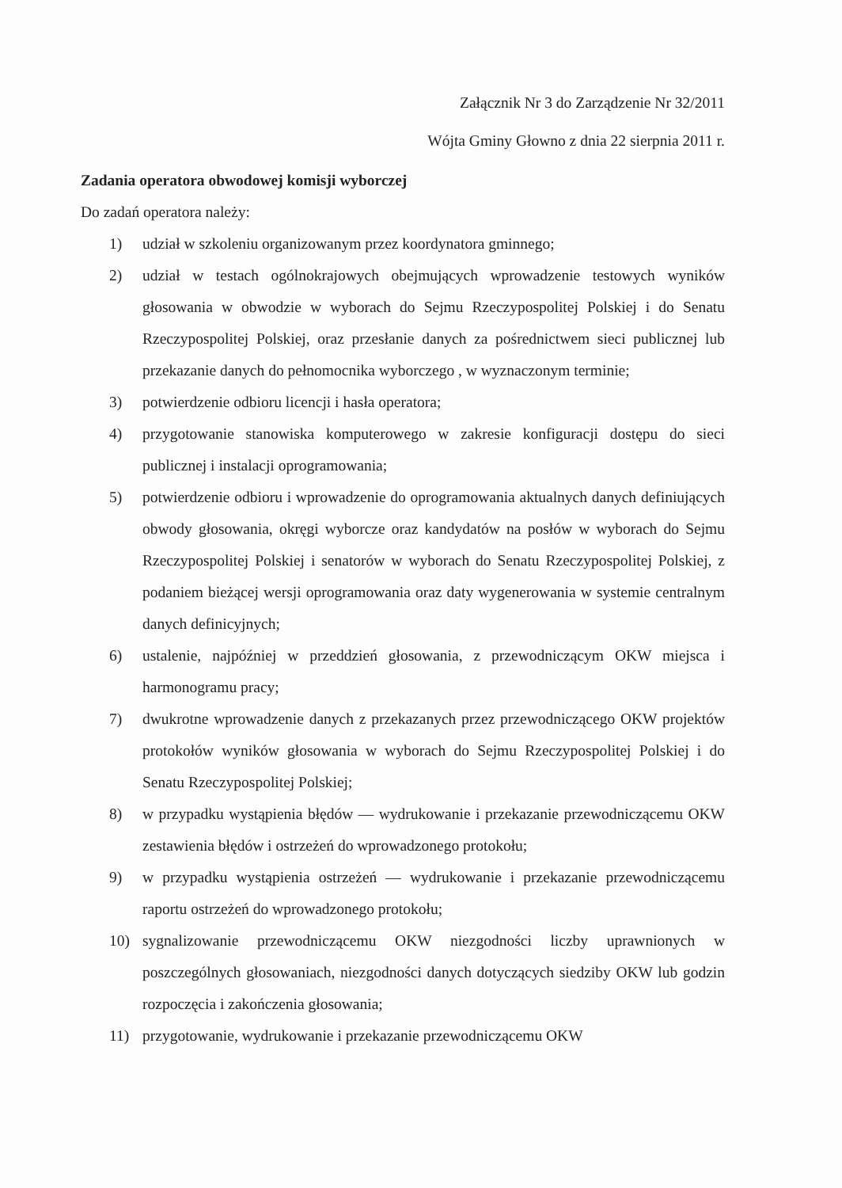Załącznik Nr 3 do Zarządzenie Nr 32/2011
Wójta Gminy Głowno z dnia 22 sierpnia 2011 r.
Zadania operatora obwodowej komisji wyborczej
Do zadań operatora należy:
1) udział w szkoleniu organizowanym przez koordynatora gminnego;
2) udział w testach ogólnokrajowych obejmujących wprowadzenie testowych wyników głosowania w obwodzie w wyborach do Sejmu Rzeczypospolitej Polskiej i do Senatu Rzeczypospolitej Polskiej, oraz przesłanie danych za pośrednictwem sieci publicznej lub przekazanie danych do pełnomocnika wyborczego , w wyznaczonym terminie;
3) potwierdzenie odbioru licencji i hasła operatora;
4) przygotowanie stanowiska komputerowego w zakresie konfiguracji dostępu do sieci publicznej i instalacji oprogramowania;
5) potwierdzenie odbioru i wprowadzenie do oprogramowania aktualnych danych definiujących obwody głosowania, okręgi wyborcze oraz kandydatów na posłów w wyborach do Sejmu Rzeczypospolitej Polskiej i senatorów w wyborach do Senatu Rzeczypospolitej Polskiej, z podaniem bieżącej wersji oprogramowania oraz daty wygenerowania w systemie centralnym danych definicyjnych;
6) ustalenie, najpóźniej w przeddzień głosowania, z przewodniczącym OKW miejsca i harmonogramu pracy;
7) dwukrotne wprowadzenie danych z przekazanych przez przewodniczącego OKW projektów protokołów wyników głosowania w wyborach do Sejmu Rzeczypospolitej Polskiej i do Senatu Rzeczypospolitej Polskiej;
8) w przypadku wystąpienia błędów — wydrukowanie i przekazanie przewodniczącemu OKW zestawienia błędów i ostrzeżeń do wprowadzonego protokołu;
9) w przypadku wystąpienia ostrzeżeń — wydrukowanie i przekazanie przewodniczącemu raportu ostrzeżeń do wprowadzonego protokołu;
10) sygnalizowanie przewodniczącemu OKW niezgodności liczby uprawnionych w poszczególnych głosowaniach, niezgodności danych dotyczących siedziby OKW lub godzin rozpoczęcia i zakończenia głosowania;
11) przygotowanie, wydrukowanie i przekazanie przewodniczącemu OKW